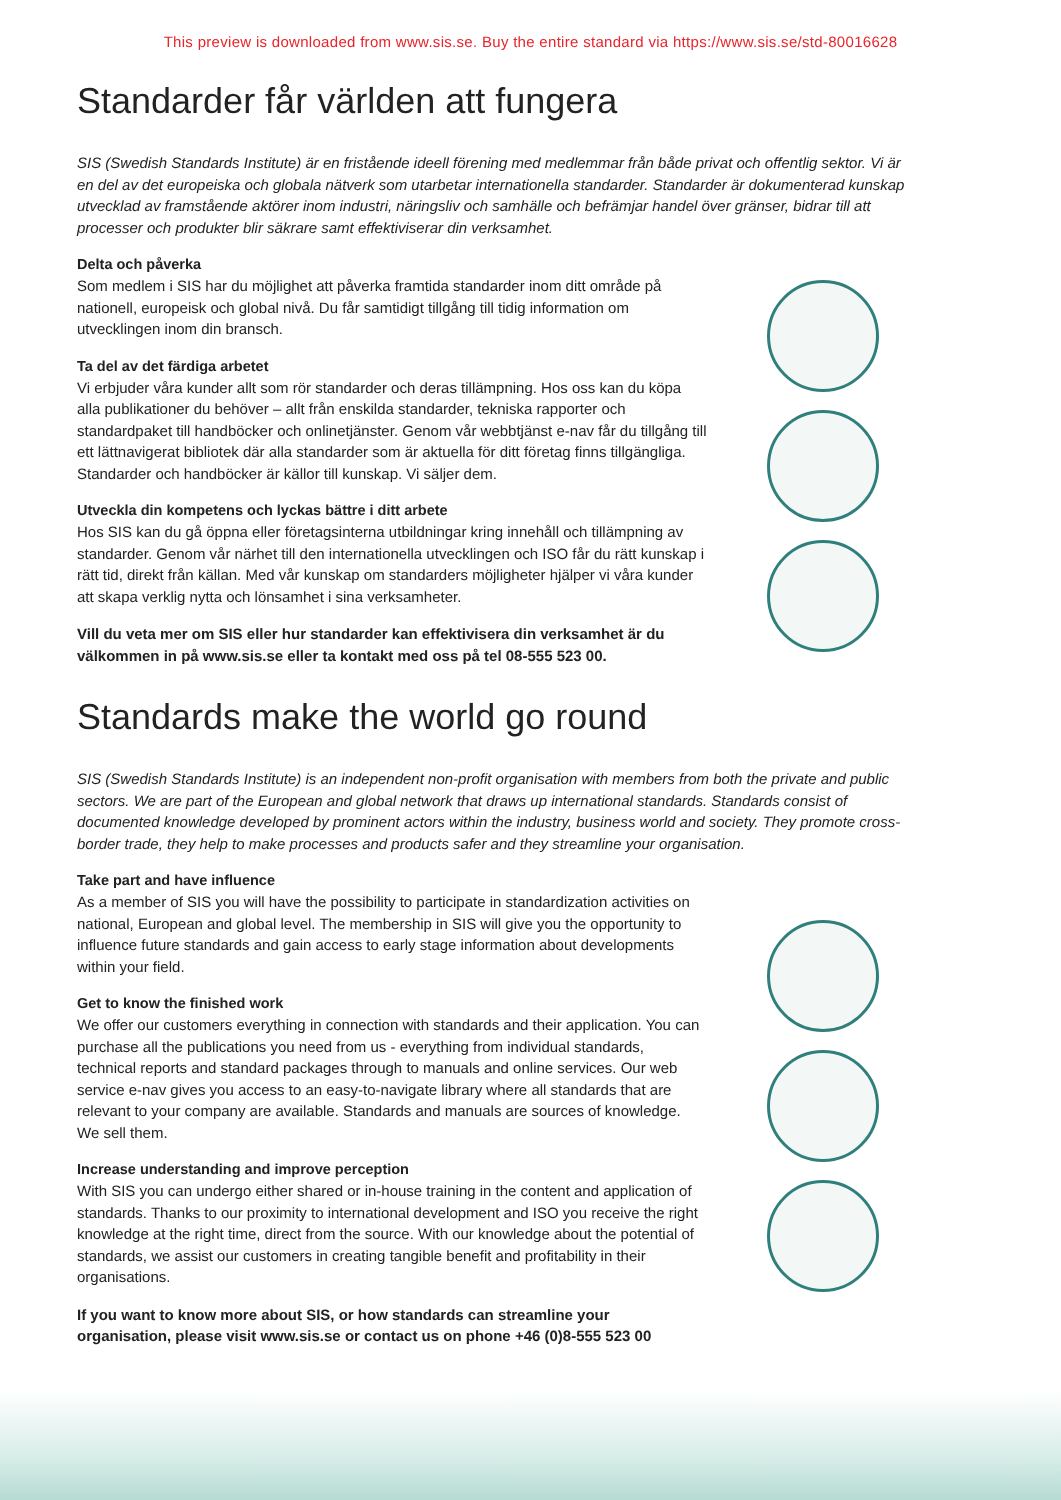This preview is downloaded from www.sis.se. Buy the entire standard via https://www.sis.se/std-80016628
Standarder får världen att fungera
SIS (Swedish Standards Institute) är en fristående ideell förening med medlemmar från både privat och offentlig sektor. Vi är en del av det europeiska och globala nätverk som utarbetar internationella standarder. Standarder är dokumenterad kunskap utvecklad av framstående aktörer inom industri, näringsliv och samhälle och befrämjar handel över gränser, bidrar till att processer och produkter blir säkrare samt effektiviserar din verksamhet.
Delta och påverka
Som medlem i SIS har du möjlighet att påverka framtida standarder inom ditt område på nationell, europeisk och global nivå. Du får samtidigt tillgång till tidig information om utvecklingen inom din bransch.
Ta del av det färdiga arbetet
Vi erbjuder våra kunder allt som rör standarder och deras tillämpning. Hos oss kan du köpa alla publikationer du behöver – allt från enskilda standarder, tekniska rapporter och standardpaket till handböcker och onlinetjänster. Genom vår webbtjänst e-nav får du tillgång till ett lättnavigerat bibliotek där alla standarder som är aktuella för ditt företag finns tillgängliga. Standarder och handböcker är källor till kunskap. Vi säljer dem.
Utveckla din kompetens och lyckas bättre i ditt arbete
Hos SIS kan du gå öppna eller företagsinterna utbildningar kring innehåll och tillämpning av standarder. Genom vår närhet till den internationella utvecklingen och ISO får du rätt kunskap i rätt tid, direkt från källan. Med vår kunskap om standarders möjligheter hjälper vi våra kunder att skapa verklig nytta och lönsamhet i sina verksamheter.
Vill du veta mer om SIS eller hur standarder kan effektivisera din verksamhet är du välkommen in på www.sis.se eller ta kontakt med oss på tel 08-555 523 00.
Standards make the world go round
SIS (Swedish Standards Institute) is an independent non-profit organisation with members from both the private and public sectors. We are part of the European and global network that draws up international standards. Standards consist of documented knowledge developed by prominent actors within the industry, business world and society. They promote cross-border trade, they help to make processes and products safer and they streamline your organisation.
Take part and have influence
As a member of SIS you will have the possibility to participate in standardization activities on national, European and global level. The membership in SIS will give you the opportunity to influence future standards and gain access to early stage information about developments within your field.
Get to know the finished work
We offer our customers everything in connection with standards and their application. You can purchase all the publications you need from us - everything from individual standards, technical reports and standard packages through to manuals and online services. Our web service e-nav gives you access to an easy-to-navigate library where all standards that are relevant to your company are available. Standards and manuals are sources of knowledge. We sell them.
Increase understanding and improve perception
With SIS you can undergo either shared or in-house training in the content and application of standards. Thanks to our proximity to international development and ISO you receive the right knowledge at the right time, direct from the source. With our knowledge about the potential of standards, we assist our customers in creating tangible benefit and profitability in their organisations.
If you want to know more about SIS, or how standards can streamline your organisation, please visit www.sis.se or contact us on phone +46 (0)8-555 523 00